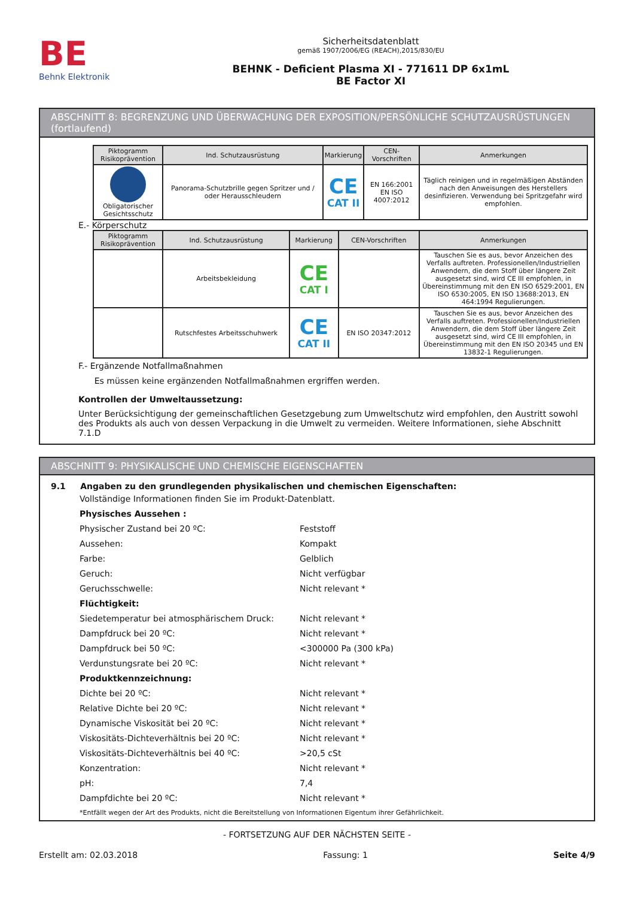BE
Behnk Elektronik
Sicherheitsdatenblatt
gemäß 1907/2006/EG (REACH),2015/830/EU
BEHNK - Deficient Plasma XI - 771611 DP 6x1mL
BE Factor XI
ABSCHNITT 8: BEGRENZUNG UND ÜBERWACHUNG DER EXPOSITION/PERSÖNLICHE SCHUTZAUSRÜSTUNGEN (fortlaufend)
| Piktogramm Risikoprävention | Ind. Schutzausrüstung | Markierung | CEN-Vorschriften | Anmerkungen |
| --- | --- | --- | --- | --- |
| Obligatorischer Gesichtsschutz | Panorama-Schutzbrille gegen Spritzer und / oder Herausschleudern | CE CAT II | EN 166:2001 EN ISO 4007:2012 | Täglich reinigen und in regelmäßigen Abständen nach den Anweisungen des Herstellers desinfizieren. Verwendung bei Spritzgefahr wird empfohlen. |
E.- Körperschutz
| Piktogramm Risikoprävention | Ind. Schutzausrüstung | Markierung | CEN-Vorschriften | Anmerkungen |
| --- | --- | --- | --- | --- |
| | Arbeitsbekleidung | CE CAT I | | Tauschen Sie es aus, bevor Anzeichen des Verfalls auftreten. Professionellen/Industriellen Anwendern, die dem Stoff über längere Zeit ausgesetzt sind, wird CE III empfohlen, in Übereinstimmung mit den EN ISO 6529:2001, EN ISO 6530:2005, EN ISO 13688:2013, EN 464:1994 Regulierungen. |
| | Rutschfestes Arbeitsschuhwerk | CE CAT II | EN ISO 20347:2012 | Tauschen Sie es aus, bevor Anzeichen des Verfalls auftreten. Professionellen/Industriellen Anwendern, die dem Stoff über längere Zeit ausgesetzt sind, wird CE III empfohlen, in Übereinstimmung mit den EN ISO 20345 und EN 13832-1 Regulierungen. |
F.- Ergänzende Notfallmaßnahmen
Es müssen keine ergänzenden Notfallmaßnahmen ergriffen werden.
Kontrollen der Umweltaussetzung:
Unter Berücksichtigung der gemeinschaftlichen Gesetzgebung zum Umweltschutz wird empfohlen, den Austritt sowohl des Produkts als auch von dessen Verpackung in die Umwelt zu vermeiden. Weitere Informationen, siehe Abschnitt 7.1.D
ABSCHNITT 9: PHYSIKALISCHE UND CHEMISCHE EIGENSCHAFTEN
9.1 Angaben zu den grundlegenden physikalischen und chemischen Eigenschaften:
Vollständige Informationen finden Sie im Produkt-Datenblatt.
Physisches Aussehen :
Physischer Zustand bei 20 ºC: Feststoff
Aussehen: Kompakt
Farbe: Gelblich
Geruch: Nicht verfügbar
Geruchsschwelle: Nicht relevant *
Flüchtigkeit:
Siedetemperatur bei atmosphärischem Druck: Nicht relevant *
Dampfdruck bei 20 ºC: Nicht relevant *
Dampfdruck bei 50 ºC: <300000 Pa (300 kPa)
Verdunstungsrate bei 20 ºC: Nicht relevant *
Produktkennzeichnung:
Dichte bei 20 ºC: Nicht relevant *
Relative Dichte bei 20 ºC: Nicht relevant *
Dynamische Viskosität bei 20 ºC: Nicht relevant *
Viskositäts-Dichteverhältnis bei 20 ºC: Nicht relevant *
Viskositäts-Dichteverhältnis bei 40 ºC: >20,5 cSt
Konzentration: Nicht relevant *
pH: 7,4
Dampfdichte bei 20 ºC: Nicht relevant *
*Entfällt wegen der Art des Produkts, nicht die Bereitstellung von Informationen Eigentum ihrer Gefährlichkeit.
- FORTSETZUNG AUF DER NÄCHSTEN SEITE -
Erstellt am: 02.03.2018 Fassung: 1 Seite 4/9